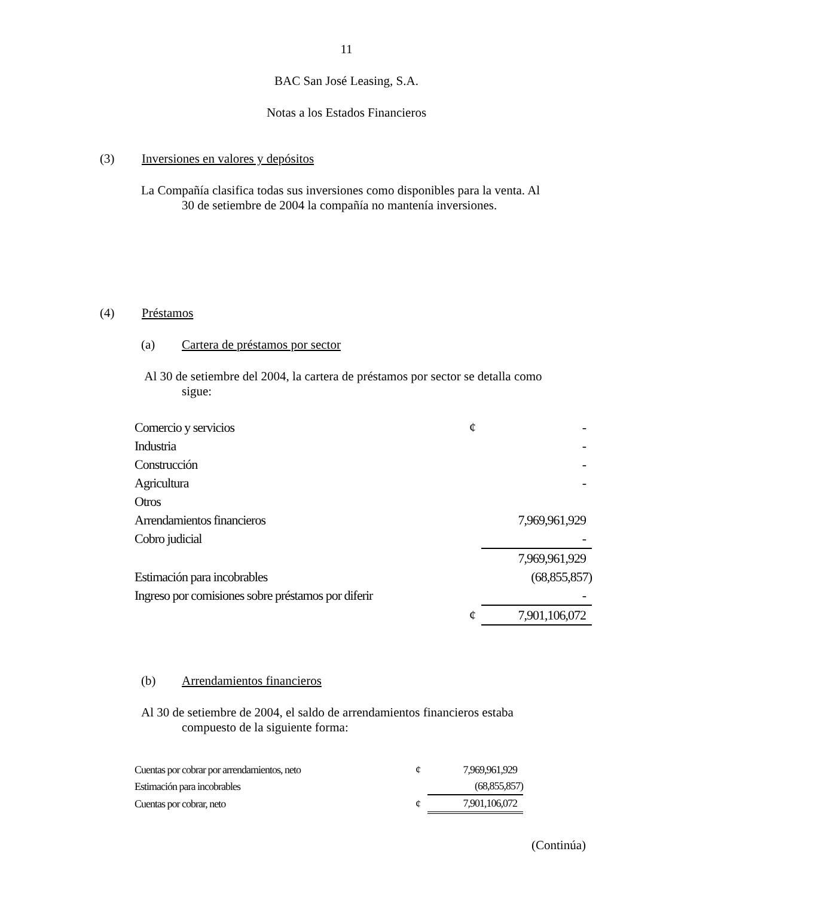11
BAC San José Leasing, S.A.
Notas a los Estados Financieros
(3) Inversiones en valores y depósitos
La Compañía clasifica todas sus inversiones como disponibles para la venta. Al
30 de setiembre de 2004 la compañía no mantenía inversiones.
(4) Préstamos
(a) Cartera de préstamos por sector
Al 30 de setiembre del 2004, la cartera de préstamos por sector se detalla como
sigue:
| Comercio y servicios | ¢ | - |
| Industria | | - |
| Construcción | | - |
| Agricultura | | - |
| Otros | | |
| Arrendamientos financieros | | 7,969,961,929 |
| Cobro judicial | | - |
| | | 7,969,961,929 |
| Estimación para incobrables | | (68,855,857) |
| Ingreso por comisiones sobre préstamos por diferir | | - |
| | ¢ | 7,901,106,072 |
(b) Arrendamientos financieros
Al 30 de setiembre de 2004, el saldo de arrendamientos financieros estaba
compuesto de la siguiente forma:
| Cuentas por cobrar por arrendamientos, neto | ¢ | 7,969,961,929 |
| Estimación para incobrables | | (68,855,857) |
| Cuentas por cobrar, neto | ¢ | 7,901,106,072 |
(Continúa)